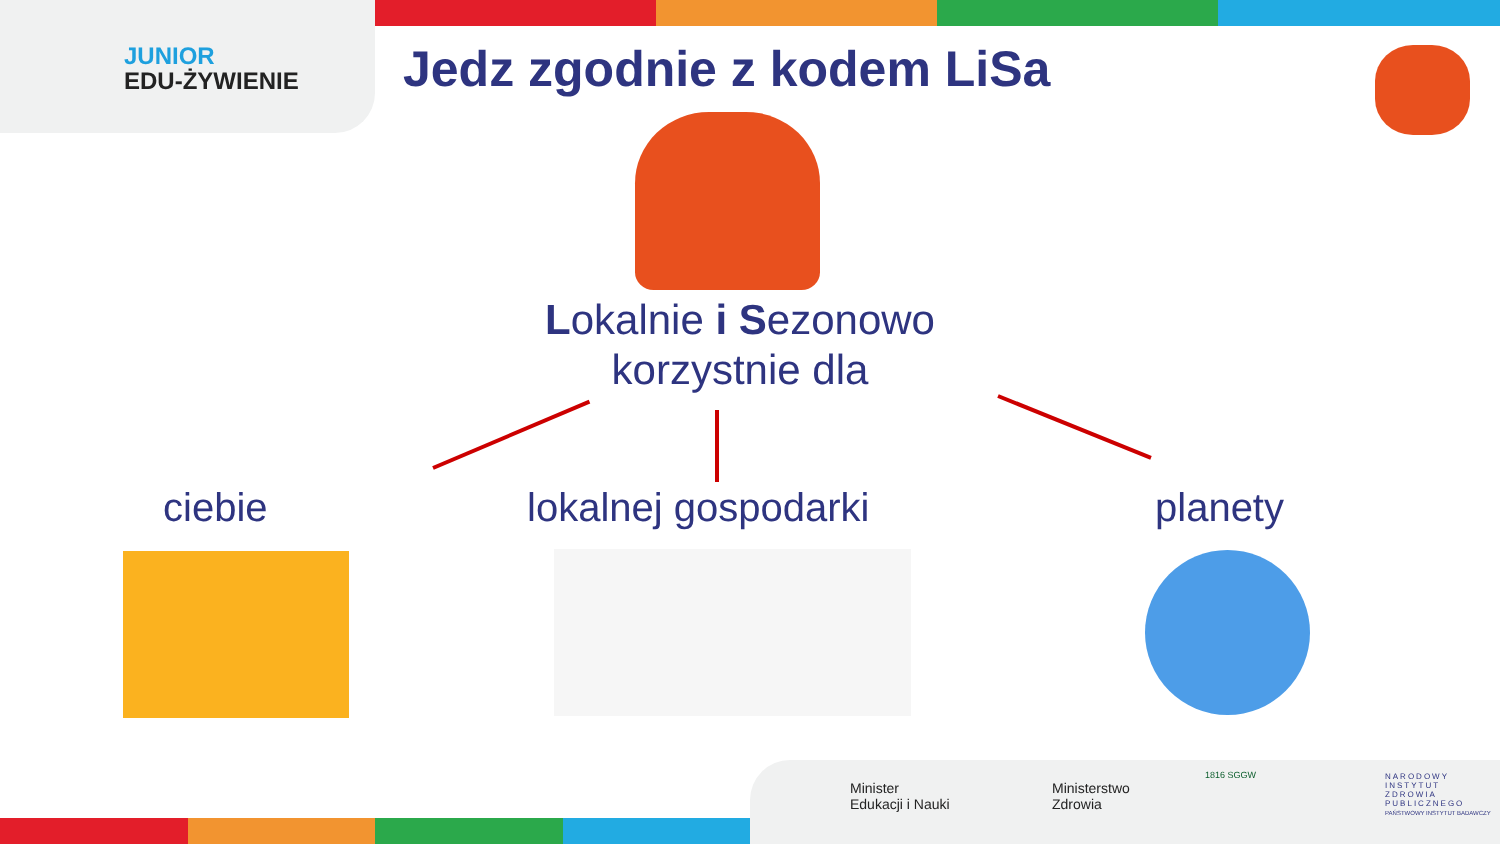JUNIOR
EDU-ŻYWIENIE
Jedz zgodnie z kodem LiSa
Lokalnie i Sezonowo
korzystnie dla
ciebie lokalnej gospodarki planety
Minister
Edukacji i Nauki
Ministerstwo
Zdrowia
NARODOWY
INSTYTUT
ZDROWIA
PUBLICZNEGO
PAŃSTWOWY INSTYTUT BADAWCZY
1816 SGGW